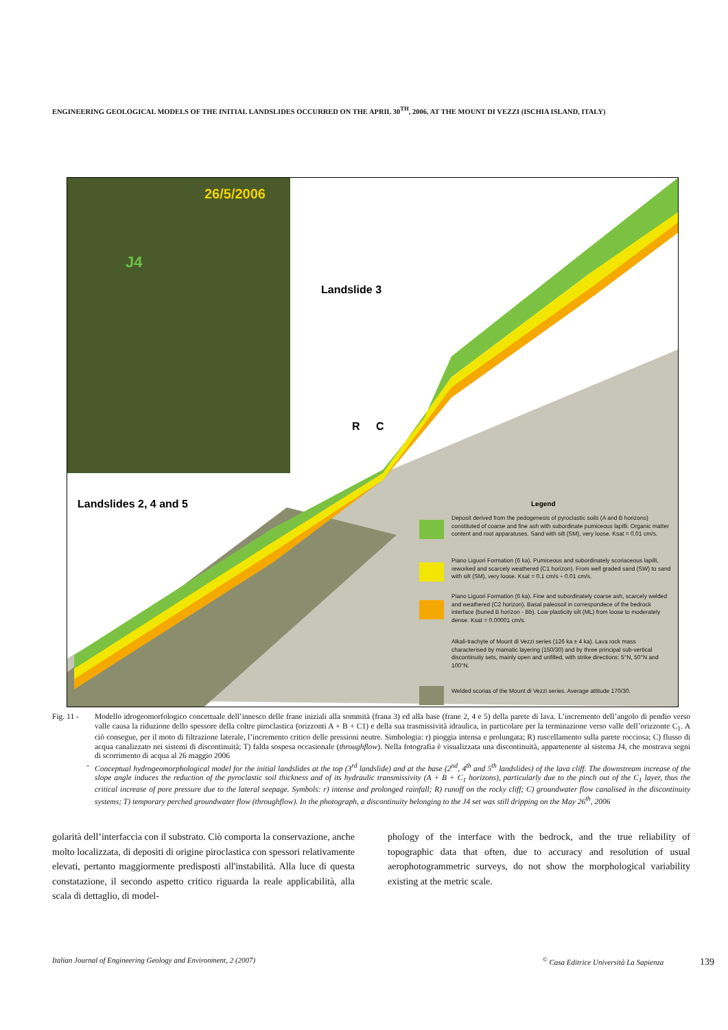ENGINEERING GEOLOGICAL MODELS OF THE INITIAL LANDSLIDES OCCURRED ON THE APRIL 30<sup>TH</sup>, 2006, AT THE MOUNT DI VEZZI (ISCHIA ISLAND, ITALY)
26/5/2006
J4
Landslide 3
Landslides 2, 4 and 5
R
C
Legend
Deposit derived from the pedogenesis of pyroclastic soils (A and B horizons) constituted of coarse and fine ash with subordinate pumiceous lapilli. Organic matter content and root apparatuses. Sand with silt (SM), very loose. Ksat = 0.01 cm/s.
Piano Liguori Formation (6 ka). Pumiceous and subordinately scoriaceous lapilli, reworked and scarcely weathered (C1 horizon). From well graded sand (SW) to sand with silt (SM), very loose. Ksat = 0.1 cm/s ÷ 0.01 cm/s.
Piano Liguori Formation (6 ka). Fine and subordinately coarse ash, scarcely welded and weathered (C2 horizon). Basal paleosoil in correspondece of the bedrock interface (buried B horizon - Bb). Low plasticity silt (ML) from loose to moderately dense. Ksat = 0.00001 cm/s.
Alkali-trachyte of Mount di Vezzi series (126 ka ± 4 ka). Lava rock mass characterised by mamatic layering (150/30) and by three principal sub-vertical discontinuity sets, mainly open and unfilled, with strike directions: 5°N, 50°N and 100°N.
Welded scorias of the Mount di Vezzi series. Average attitude 170/30.
Fig. 11 - Modello idrogeomorfologico concettuale dell’innesco delle frane iniziali alla sommità (frana 3) ed alla base (frane 2, 4 e 5) della parete di lava. L’incremento dell’angolo di pendio verso valle causa la riduzione dello spessore della coltre piroclastica (orizzonti A + B + C1) e della sua trasmissività idraulica, in particolare per la terminazione verso valle dell’orizzonte C<sub>1</sub>. A ciò consegue, per il moto di filtrazione laterale, l’incremento critico delle pressioni neutre. Simbologia: r) pioggia intensa e prolungata; R) ruscellamento sulla parete rocciosa; C) flusso di acqua canalizzato nei sistemi di discontinuità; T) falda sospesa occasionale (throughflow). Nella fotografia è visualizzata una discontinuità, appartenente al sistema J4, che mostrava segni di scorrimento di acqua al 26 maggio 2006
- Conceptual hydrogeomorphological model for the initial landslides at the top (3<sup>rd</sup> landslide) and at the base (2<sup>nd</sup>, 4<sup>th</sup> and 5<sup>th</sup> landslides) of the lava cliff. The downstream increase of the slope angle induces the reduction of the pyroclastic soil thickness and of its hydraulic transmissivity (A + B + C<sub>1</sub> horizons), particularly due to the pinch out of the C<sub>1</sub> layer, thus the critical increase of pore pressure due to the lateral seepage. Symbols: r) intense and prolonged rainfall; R) runoff on the rocky cliff; C) groundwater flow canalised in the discontinuity systems; T) temporary perched groundwater flow (throughflow). In the photograph, a discontinuity belonging to the J4 set was still dripping on the May 26<sup>th</sup>, 2006
golarità dell’interfaccia con il substrato. Ciò comporta la conservazione, anche molto localizzata, di depositi di origine piroclastica con spessori relativamente elevati, pertanto maggiormente predisposti all'instabilità. Alla luce di questa constatazione, il secondo aspetto critico riguarda la reale applicabilità, alla scala di dettaglio, di model-
phology of the interface with the bedrock, and the true reliability of topographic data that often, due to accuracy and resolution of usual aerophotogrammetric surveys, do not show the morphological variability existing at the metric scale.
Italian Journal of Engineering Geology and Environment, 2 (2007)<sup>©</sup> Casa Editrice Università La Sapienza 139